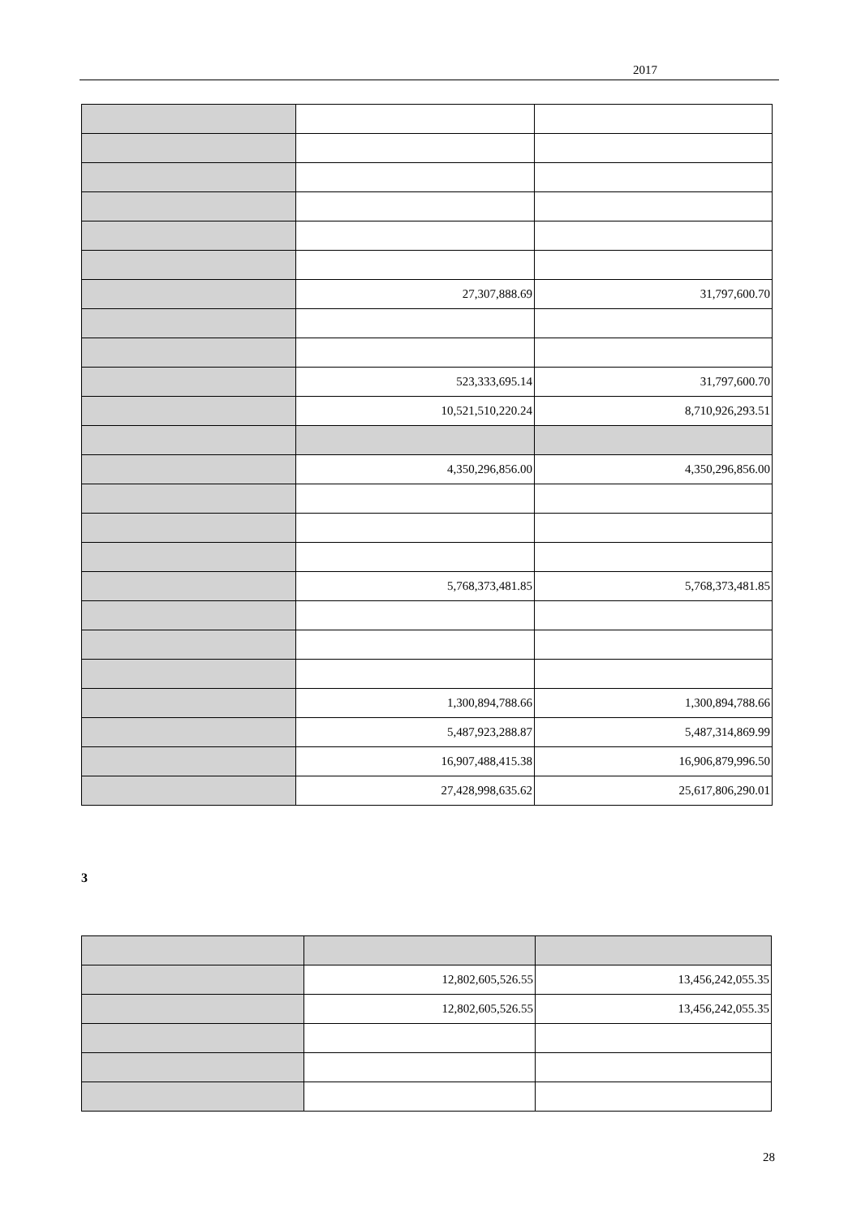2017
| | 27,307,888.69 | 31,797,600.70 |
| | 523,333,695.14 | 31,797,600.70 |
| | 10,521,510,220.24 | 8,710,926,293.51 |
| | 4,350,296,856.00 | 4,350,296,856.00 |
| | 5,768,373,481.85 | 5,768,373,481.85 |
| | 1,300,894,788.66 | 1,300,894,788.66 |
| | 5,487,923,288.87 | 5,487,314,869.99 |
| | 16,907,488,415.38 | 16,906,879,996.50 |
| | 27,428,998,635.62 | 25,617,806,290.01 |
3
| | 12,802,605,526.55 | 13,456,242,055.35 |
| | 12,802,605,526.55 | 13,456,242,055.35 |
28